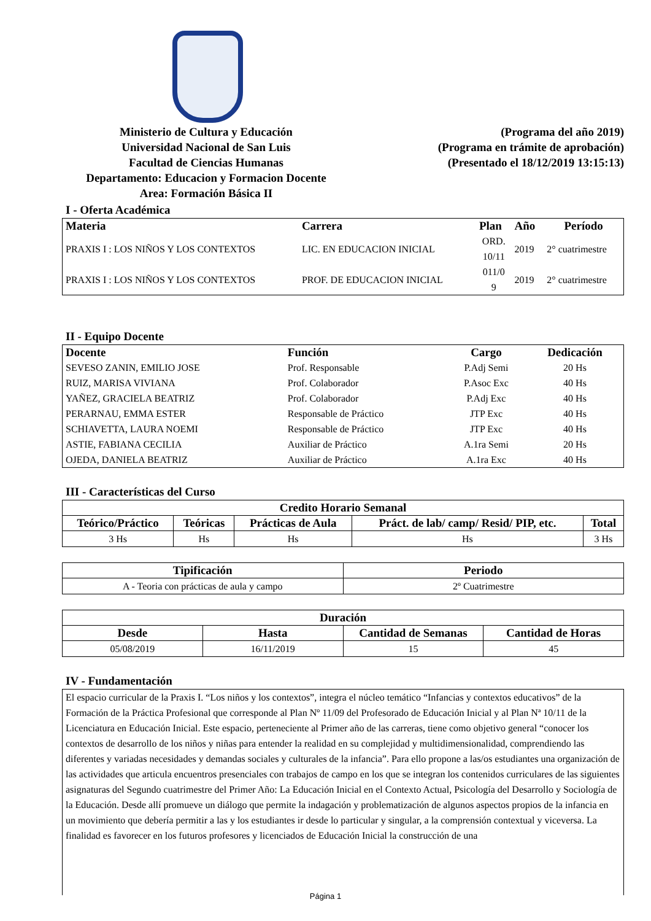Ministerio de Cultura y Educación
Universidad Nacional de San Luis
Facultad de Ciencias Humanas
Departamento: Educacion y Formacion Docente
Area: Formación Básica II
(Programa del año 2019)
(Programa en trámite de aprobación)
(Presentado el 18/12/2019 13:15:13)
I - Oferta Académica
| Materia | Carrera | Plan | Año | Período |
| --- | --- | --- | --- | --- |
| PRAXIS I : LOS NIÑOS Y LOS CONTEXTOS | LIC. EN EDUCACION INICIAL | ORD. 10/11 | 2019 | 2° cuatrimestre |
| PRAXIS I : LOS NIÑOS Y LOS CONTEXTOS | PROF. DE EDUCACION INICIAL | 011/0 9 | 2019 | 2° cuatrimestre |
II - Equipo Docente
| Docente | Función | Cargo | Dedicación |
| --- | --- | --- | --- |
| SEVESO ZANIN, EMILIO JOSE | Prof. Responsable | P.Adj Semi | 20 Hs |
| RUIZ, MARISA VIVIANA | Prof. Colaborador | P.Asoc Exc | 40 Hs |
| YAÑEZ, GRACIELA BEATRIZ | Prof. Colaborador | P.Adj Exc | 40 Hs |
| PERARNAU, EMMA ESTER | Responsable de Práctico | JTP Exc | 40 Hs |
| SCHIAVETTA, LAURA NOEMI | Responsable de Práctico | JTP Exc | 40 Hs |
| ASTIE, FABIANA CECILIA | Auxiliar de Práctico | A.1ra Semi | 20 Hs |
| OJEDA, DANIELA BEATRIZ | Auxiliar de Práctico | A.1ra Exc | 40 Hs |
III - Características del Curso
| Credito Horario Semanal | | | | |
| --- | --- | --- | --- | --- |
| Teórico/Práctico | Teóricas | Prácticas de Aula | Práct. de lab/ camp/ Resid/ PIP, etc. | Total |
| 3 Hs | Hs | Hs | Hs | 3 Hs |
| Tipificación | Periodo |
| --- | --- |
| A - Teoria con prácticas de aula y campo | 2º Cuatrimestre |
| Duración | | | |
| --- | --- | --- | --- |
| Desde | Hasta | Cantidad de Semanas | Cantidad de Horas |
| 05/08/2019 | 16/11/2019 | 15 | 45 |
IV - Fundamentación
El espacio curricular de la Praxis I. “Los niños y los contextos”, integra el núcleo temático “Infancias y contextos educativos” de la Formación de la Práctica Profesional que corresponde al Plan Nº 11/09 del Profesorado de Educación Inicial y al Plan Nª 10/11 de la Licenciatura en Educación Inicial. Este espacio, perteneciente al Primer año de las carreras, tiene como objetivo general “conocer los contextos de desarrollo de los niños y niñas para entender la realidad en su complejidad y multidimensionalidad, comprendiendo las diferentes y variadas necesidades y demandas sociales y culturales de la infancia”. Para ello propone a las/os estudiantes una organización de las actividades que articula encuentros presenciales con trabajos de campo en los que se integran los contenidos curriculares de las siguientes asignaturas del Segundo cuatrimestre del Primer Año: La Educación Inicial en el Contexto Actual, Psicología del Desarrollo y Sociología de la Educación. Desde allí promueve un diálogo que permite la indagación y problematización de algunos aspectos propios de la infancia en un movimiento que debería permitir a las y los estudiantes ir desde lo particular y singular, a la comprensión contextual y viceversa. La finalidad es favorecer en los futuros profesores y licenciados de Educación Inicial la construcción de una
Página 1